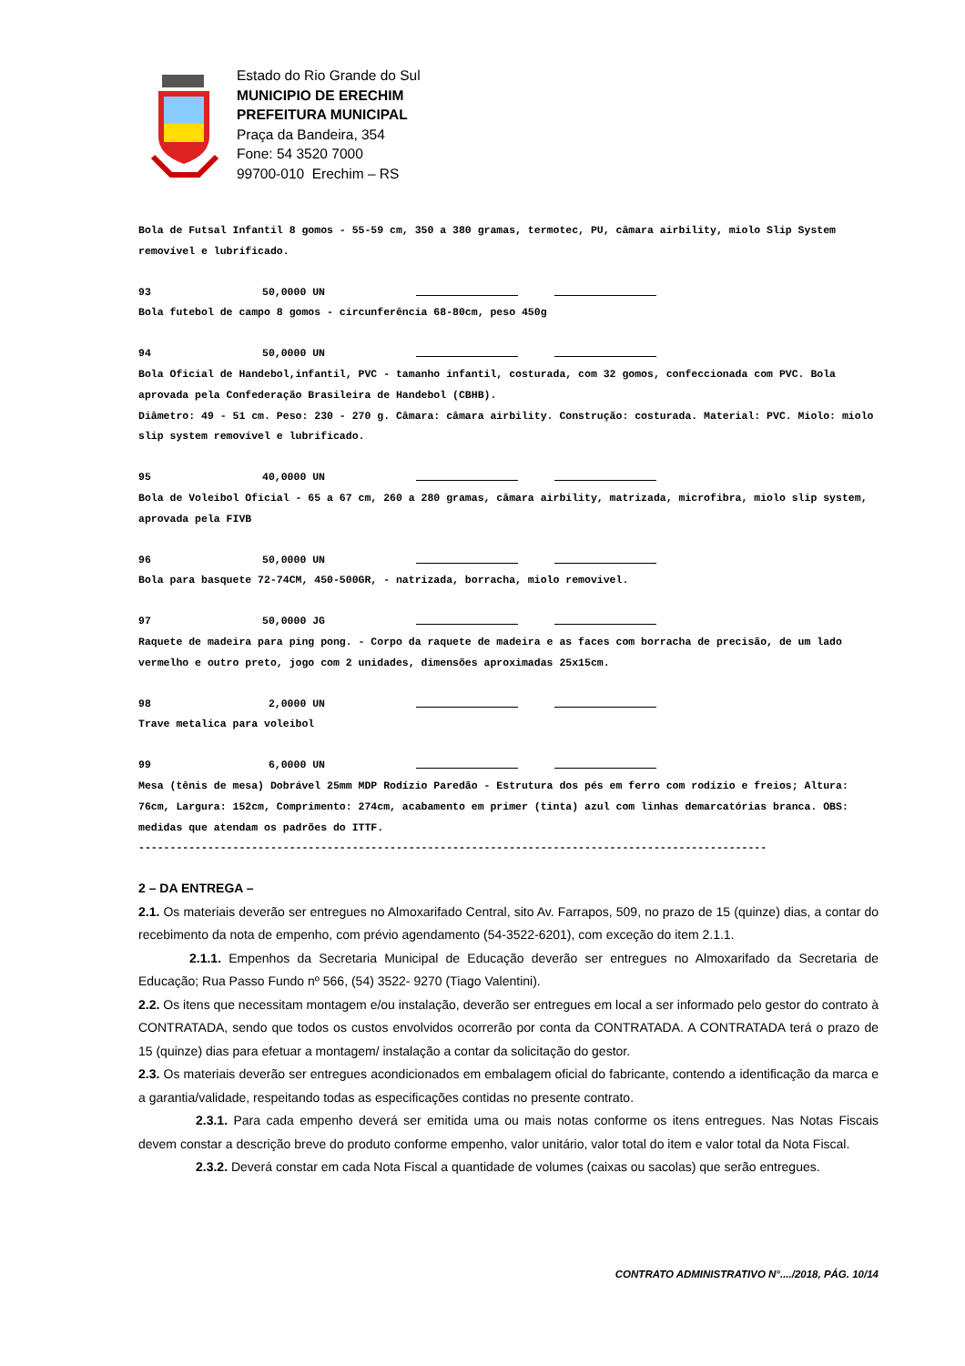Estado do Rio Grande do Sul
MUNICIPIO DE ERECHIM
PREFEITURA MUNICIPAL
Praça da Bandeira, 354
Fone: 54 3520 7000
99700-010 Erechim – RS
Bola de Futsal Infantil 8 gomos - 55-59 cm, 350 a 380 gramas, termotec, PU, câmara airbility, miolo Slip System removível e lubrificado.
93 50,0000 UN
Bola futebol de campo 8 gomos - circunferência 68-80cm, peso 450g
94 50,0000 UN
Bola Oficial de Handebol,infantil, PVC - tamanho infantil, costurada, com 32 gomos, confeccionada com PVC. Bola aprovada pela Confederação Brasileira de Handebol (CBHB).
Diâmetro: 49 - 51 cm. Peso: 230 - 270 g. Câmara: câmara airbility. Construção: costurada. Material: PVC. Miolo: miolo slip system removível e lubrificado.
95 40,0000 UN
Bola de Voleibol Oficial - 65 a 67 cm, 260 a 280 gramas, câmara airbility, matrizada, microfibra, miolo slip system, aprovada pela FIVB
96 50,0000 UN
Bola para basquete 72-74CM, 450-500GR, - natrizada, borracha, miolo removivel.
97 50,0000 JG
Raquete de madeira para ping pong. - Corpo da raquete de madeira e as faces com borracha de precisão, de um lado vermelho e outro preto, jogo com 2 unidades, dimensões aproximadas 25x15cm.
98 2,0000 UN
Trave metalica para voleibol
99 6,0000 UN
Mesa (tênis de mesa) Dobrável 25mm MDP Rodízio Paredão - Estrutura dos pés em ferro com rodízio e freios; Altura: 76cm, Largura: 152cm, Comprimento: 274cm, acabamento em primer (tinta) azul com linhas demarcatórias branca. OBS: medidas que atendam os padrões do ITTF.
----------------------------------------------------------------------------------------------------
2 – DA ENTREGA –
2.1. Os materiais deverão ser entregues no Almoxarifado Central, sito Av. Farrapos, 509, no prazo de 15 (quinze) dias, a contar do recebimento da nota de empenho, com prévio agendamento (54-3522-6201), com exceção do item 2.1.1.
2.1.1. Empenhos da Secretaria Municipal de Educação deverão ser entregues no Almoxarifado da Secretaria de Educação; Rua Passo Fundo nº 566, (54) 3522- 9270 (Tiago Valentini).
2.2. Os itens que necessitam montagem e/ou instalação, deverão ser entregues em local a ser informado pelo gestor do contrato à CONTRATADA, sendo que todos os custos envolvidos ocorrerão por conta da CONTRATADA. A CONTRATADA terá o prazo de 15 (quinze) dias para efetuar a montagem/ instalação a contar da solicitação do gestor.
2.3. Os materiais deverão ser entregues acondicionados em embalagem oficial do fabricante, contendo a identificação da marca e a garantia/validade, respeitando todas as especificações contidas no presente contrato.
2.3.1. Para cada empenho deverá ser emitida uma ou mais notas conforme os itens entregues. Nas Notas Fiscais devem constar a descrição breve do produto conforme empenho, valor unitário, valor total do item e valor total da Nota Fiscal.
2.3.2. Deverá constar em cada Nota Fiscal a quantidade de volumes (caixas ou sacolas) que serão entregues.
CONTRATO ADMINISTRATIVO N°..../2018, PÁG. 10/14